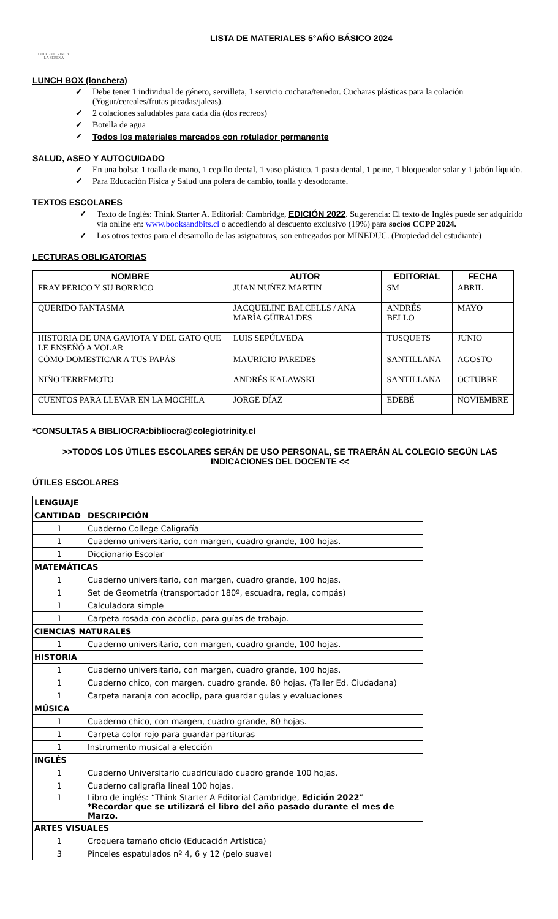COLEGIO TRINITY
LA SERENA
LISTA DE MATERIALES 5°AÑO BÁSICO 2024
LUNCH BOX (lonchera)
✓ Debe tener 1 individual de género, servilleta, 1 servicio cuchara/tenedor. Cucharas plásticas para la colación (Yogur/cereales/frutas picadas/jaleas).
✓ 2 colaciones saludables para cada día (dos recreos)
✓ Botella de agua
✓ Todos los materiales marcados con rotulador permanente
SALUD, ASEO Y AUTOCUIDADO
✓ En una bolsa: 1 toalla de mano, 1 cepillo dental, 1 vaso plástico, 1 pasta dental, 1 peine, 1 bloqueador solar y 1 jabón líquido.
✓ Para Educación Física y Salud una polera de cambio, toalla y desodorante.
TEXTOS ESCOLARES
✓ Texto de Inglés: Think Starter A. Editorial: Cambridge, EDICIÓN 2022. Sugerencia: El texto de Inglés puede ser adquirido vía online en: www.booksandbits.cl o accediendo al descuento exclusivo (19%) para socios CCPP 2024.
✓ Los otros textos para el desarrollo de las asignaturas, son entregados por MINEDUC. (Propiedad del estudiante)
LECTURAS OBLIGATORIAS
| NOMBRE | AUTOR | EDITORIAL | FECHA |
| --- | --- | --- | --- |
| FRAY PERICO Y SU BORRICO | JUAN NUÑEZ MARTIN | SM | ABRIL |
| QUERIDO FANTASMA | JACQUELINE BALCELLS / ANA MARÍA GÜIRALDES | ANDRÉS BELLO | MAYO |
| HISTORIA DE UNA GAVIOTA Y DEL GATO QUE LE ENSEÑÓ A VOLAR | LUIS SEPÚLVEDA | TUSQUETS | JUNIO |
| CÓMO DOMESTICAR A TUS PAPÁS | MAURICIO PAREDES | SANTILLANA | AGOSTO |
| NIÑO TERREMOTO | ANDRÉS KALAWSKI | SANTILLANA | OCTUBRE |
| CUENTOS PARA LLEVAR EN LA MOCHILA | JORGE DÍAZ | EDEBÉ | NOVIEMBRE |
*CONSULTAS A BIBLIOCRA:bibliocra@colegiotrinity.cl
>>TODOS LOS ÚTILES ESCOLARES SERÁN DE USO PERSONAL, SE TRAERÁN AL COLEGIO SEGÚN LAS INDICACIONES DEL DOCENTE <<
ÚTILES ESCOLARES
| LENGUAJE | |
| CANTIDAD | DESCRIPCIÓN |
| 1 | Cuaderno College Caligrafía |
| 1 | Cuaderno universitario, con margen, cuadro grande, 100 hojas. |
| 1 | Diccionario Escolar |
| MATEMÁTICAS | |
| 1 | Cuaderno universitario, con margen, cuadro grande, 100 hojas. |
| 1 | Set de Geometría (transportador 180º, escuadra, regla, compás) |
| 1 | Calculadora simple |
| 1 | Carpeta rosada con acoclip, para guías de trabajo. |
| CIENCIAS NATURALES | |
| 1 | Cuaderno universitario, con margen, cuadro grande, 100 hojas. |
| HISTORIA | |
| 1 | Cuaderno universitario, con margen, cuadro grande, 100 hojas. |
| 1 | Cuaderno chico, con margen, cuadro grande, 80 hojas. (Taller Ed. Ciudadana) |
| 1 | Carpeta naranja con acoclip, para guardar guías y evaluaciones |
| MÚSICA | |
| 1 | Cuaderno chico, con margen, cuadro grande, 80 hojas. |
| 1 | Carpeta color rojo para guardar partituras |
| 1 | Instrumento musical a elección |
| INGLÉS | |
| 1 | Cuaderno Universitario cuadriculado cuadro grande 100 hojas. |
| 1 | Cuaderno caligrafía lineal 100 hojas. |
| 1 | Libro de inglés: “Think Starter A Editorial Cambridge, Edición 2022 ” *Recordar que se utilizará el libro del año pasado durante el mes de Marzo. |
| ARTES VISUALES | |
| 1 | Croquera tamaño oficio (Educación Artística) |
| 3 | Pinceles espatulados nº 4, 6 y 12 (pelo suave) |